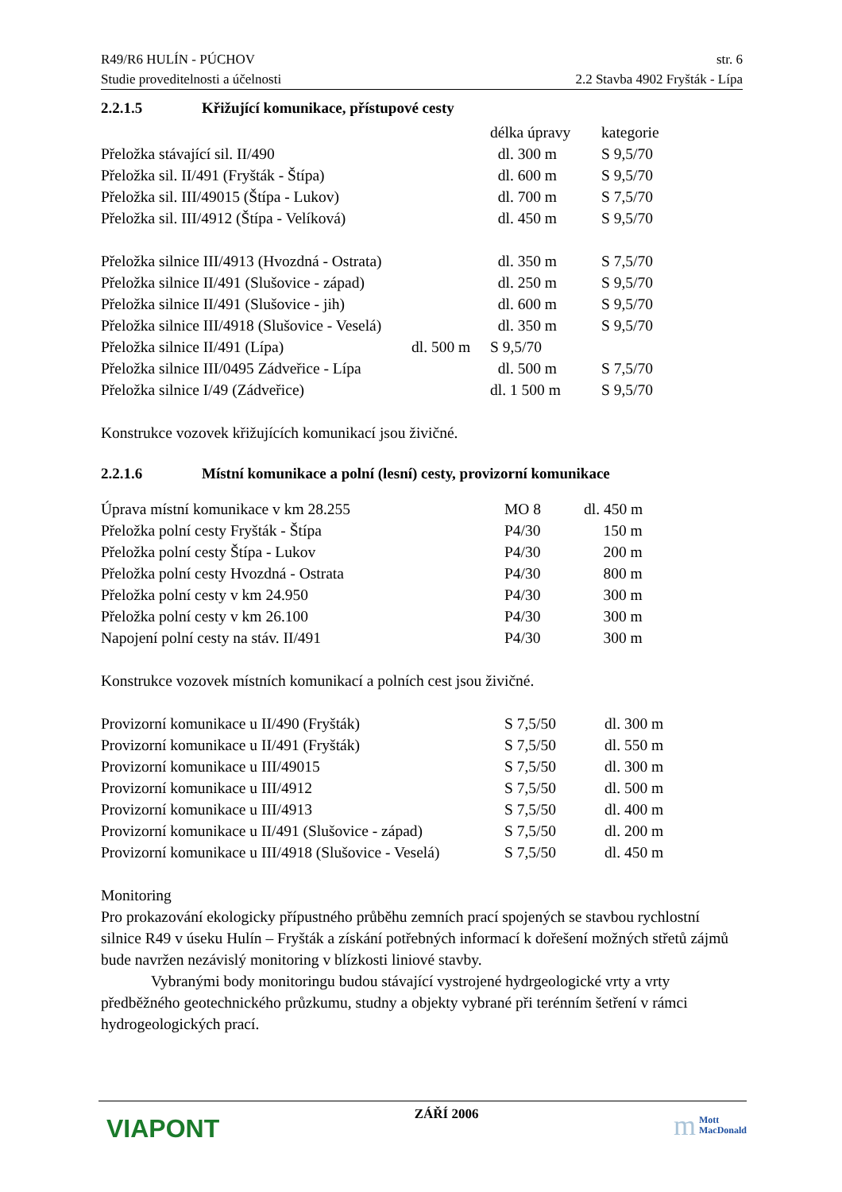R49/R6 HULÍN - PÚCHOV str. 6
Studie proveditelnosti a účelnosti 2.2 Stavba 4902 Fryšták - Lípa
2.2.1.5 Křižující komunikace, přístupové cesty
| | délka úpravy | kategorie |
| --- | --- | --- |
| Přeložka stávající sil. II/490 | dl. 300 m | S 9,5/70 |
| Přeložka sil. II/491 (Fryšták - Štípa) | dl. 600 m | S 9,5/70 |
| Přeložka sil. III/49015 (Štípa - Lukov) | dl. 700 m | S 7,5/70 |
| Přeložka sil. III/4912 (Štípa - Velíková) | dl. 450 m | S 9,5/70 |
| Přeložka silnice III/4913 (Hvozdná - Ostrata) | dl. 350 m | S 7,5/70 |
| Přeložka silnice II/491 (Slušovice - západ) | dl. 250 m | S 9,5/70 |
| Přeložka silnice II/491 (Slušovice - jih) | dl. 600 m | S 9,5/70 |
| Přeložka silnice III/4918 (Slušovice - Veselá) | dl. 350 m | S 9,5/70 |
| Přeložka silnice II/491 (Lípa) dl. 500 m | S 9,5/70 | |
| Přeložka silnice III/0495 Zádveřice - Lípa | dl. 500 m | S 7,5/70 |
| Přeložka silnice I/49 (Zádveřice) | dl. 1 500 m | S 9,5/70 |
Konstrukce vozovek křižujících komunikací jsou živičné.
2.2.1.6 Místní komunikace a polní (lesní) cesty, provizorní komunikace
| Úprava místní komunikace v km 28.255 | MO 8 | dl. 450 m |
| Přeložka polní cesty Fryšták - Štípa | P4/30 | 150 m |
| Přeložka polní cesty Štípa - Lukov | P4/30 | 200 m |
| Přeložka polní cesty Hvozdná - Ostrata | P4/30 | 800 m |
| Přeložka polní cesty v km 24.950 | P4/30 | 300 m |
| Přeložka polní cesty v km 26.100 | P4/30 | 300 m |
| Napojení polní cesty na stáv. II/491 | P4/30 | 300 m |
Konstrukce vozovek místních komunikací a polních cest jsou živičné.
| Provizorní komunikace u II/490 (Fryšták) | S 7,5/50 | dl. 300 m |
| Provizorní komunikace u II/491 (Fryšták) | S 7,5/50 | dl. 550 m |
| Provizorní komunikace u III/49015 | S 7,5/50 | dl. 300 m |
| Provizorní komunikace u III/4912 | S 7,5/50 | dl. 500 m |
| Provizorní komunikace u III/4913 | S 7,5/50 | dl. 400 m |
| Provizorní komunikace u II/491 (Slušovice - západ) | S 7,5/50 | dl. 200 m |
| Provizorní komunikace u III/4918 (Slušovice - Veselá) | S 7,5/50 | dl. 450 m |
Monitoring
Pro prokazování ekologicky přípustného průběhu zemních prací spojených se stavbou rychlostní silnice R49 v úseku Hulín – Fryšták a získání potřebných informací k dořešení možných střetů zájmů bude navržen nezávislý monitoring v blízkosti liniové stavby.
Vybranými body monitoringu budou stávající vystrojené hydrgeologické vrty a vrty předběžného geotechnického průzkumu, studny a objekty vybrané při terénním šetření v rámci hydrogeologických prací.
VIAPONT ZÁŘÍ 2006 m Mott
MacDonald